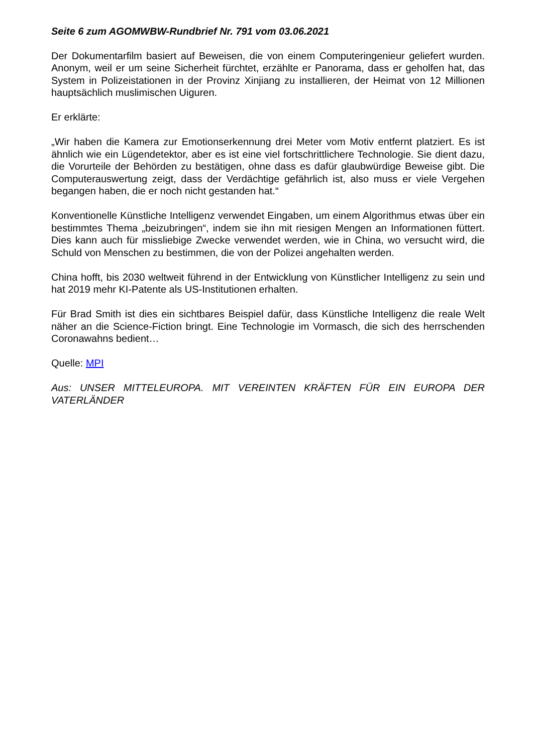Seite 6 zum AGOMWBW-Rundbrief Nr. 791 vom 03.06.2021
Der Dokumentarfilm basiert auf Beweisen, die von einem Computeringenieur geliefert wurden. Anonym, weil er um seine Sicherheit fürchtet, erzählte er Panorama, dass er geholfen hat, das System in Polizeistationen in der Provinz Xinjiang zu installieren, der Heimat von 12 Millionen hauptsächlich muslimischen Uiguren.
Er erklärte:
„Wir haben die Kamera zur Emotionserkennung drei Meter vom Motiv entfernt platziert. Es ist ähnlich wie ein Lügendetektor, aber es ist eine viel fortschrittlichere Technologie. Sie dient dazu, die Vorurteile der Behörden zu bestätigen, ohne dass es dafür glaubwürdige Beweise gibt. Die Computerauswertung zeigt, dass der Verdächtige gefährlich ist, also muss er viele Vergehen begangen haben, die er noch nicht gestanden hat.“
Konventionelle Künstliche Intelligenz verwendet Eingaben, um einem Algorithmus etwas über ein bestimmtes Thema „beizubringen“, indem sie ihn mit riesigen Mengen an Informationen füttert. Dies kann auch für missliebige Zwecke verwendet werden, wie in China, wo versucht wird, die Schuld von Menschen zu bestimmen, die von der Polizei angehalten werden.
China hofft, bis 2030 weltweit führend in der Entwicklung von Künstlicher Intelligenz zu sein und hat 2019 mehr KI-Patente als US-Institutionen erhalten.
Für Brad Smith ist dies ein sichtbares Beispiel dafür, dass Künstliche Intelligenz die reale Welt näher an die Science-Fiction bringt. Eine Technologie im Vormasch, die sich des herrschenden Coronawahns bedient…
Quelle: MPI
Aus: UNSER MITTELEUROPA. MIT VEREINTEN KRÄFTEN FÜR EIN EUROPA DER VATERLÄNDER